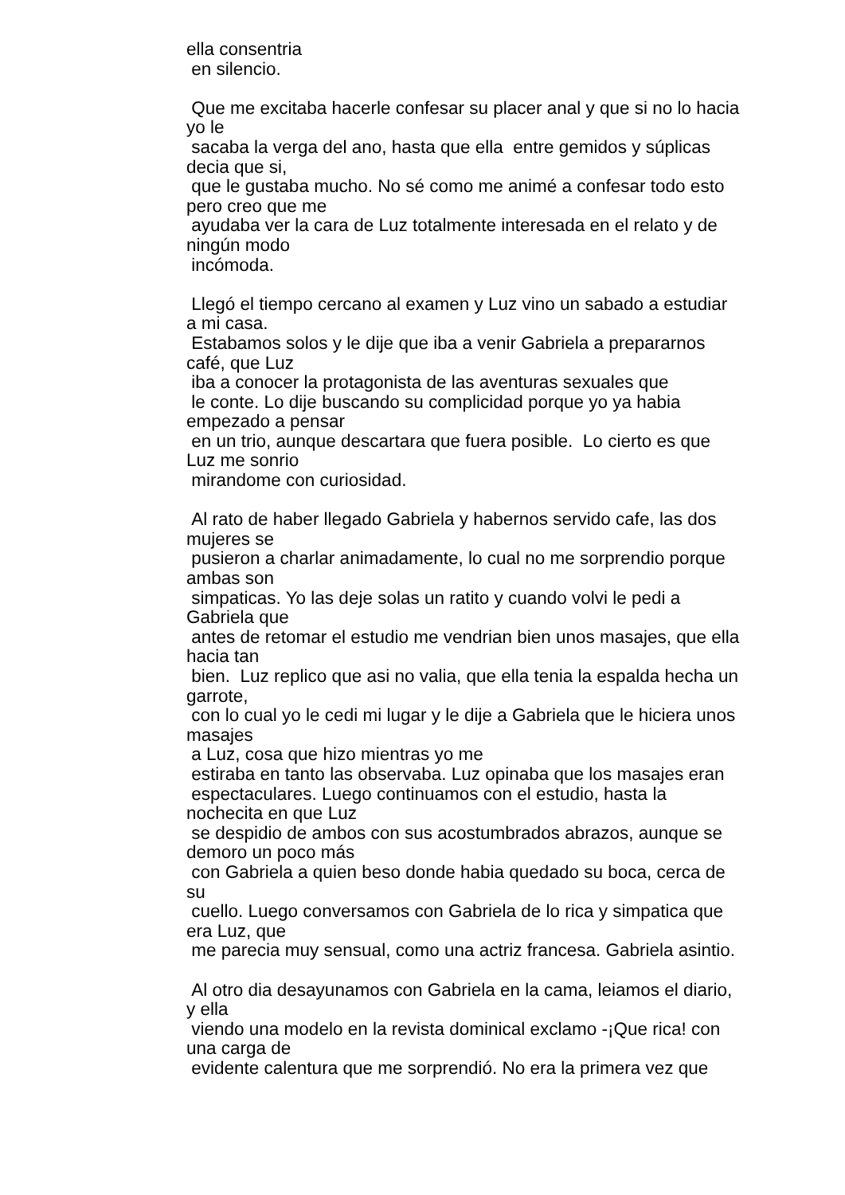ella consentria en silencio. Que me excitaba hacerle confesar su placer anal y que si no lo hacia yo le sacaba la verga del ano, hasta que ella entre gemidos y súplicas decia que si, que le gustaba mucho. No sé como me animé a confesar todo esto pero creo que me ayudaba ver la cara de Luz totalmente interesada en el relato y de ningún modo incómoda. Llegó el tiempo cercano al examen y Luz vino un sabado a estudiar a mi casa. Estabamos solos y le dije que iba a venir Gabriela a prepararnos café, que Luz iba a conocer la protagonista de las aventuras sexuales que le conte. Lo dije buscando su complicidad porque yo ya habia empezado a pensar en un trio, aunque descartara que fuera posible. Lo cierto es que Luz me sonrio mirandome con curiosidad. Al rato de haber llegado Gabriela y habernos servido cafe, las dos mujeres se pusieron a charlar animadamente, lo cual no me sorprendio porque ambas son simpaticas. Yo las deje solas un ratito y cuando volvi le pedi a Gabriela que antes de retomar el estudio me vendrian bien unos masajes, que ella hacia tan bien. Luz replico que asi no valia, que ella tenia la espalda hecha un garrote, con lo cual yo le cedi mi lugar y le dije a Gabriela que le hiciera unos masajes a Luz, cosa que hizo mientras yo me estiraba en tanto las observaba. Luz opinaba que los masajes eran espectaculares. Luego continuamos con el estudio, hasta la nochecita en que Luz se despidio de ambos con sus acostumbrados abrazos, aunque se demoro un poco más con Gabriela a quien beso donde habia quedado su boca, cerca de su cuello. Luego conversamos con Gabriela de lo rica y simpatica que era Luz, que me parecia muy sensual, como una actriz francesa. Gabriela asintio. Al otro dia desayunamos con Gabriela en la cama, leiamos el diario, y ella viendo una modelo en la revista dominical exclamo -¡Que rica! con una carga de evidente calentura que me sorprendió. No era la primera vez que